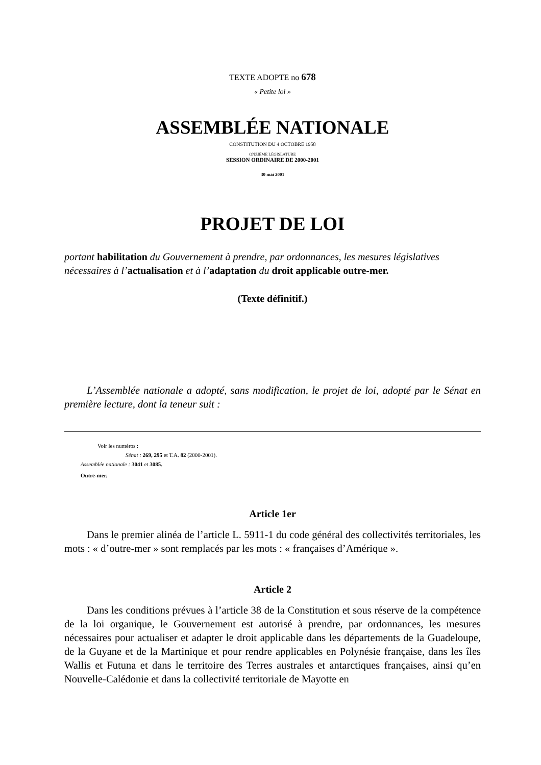TEXTE ADOPTE no 678
« Petite loi »
ASSEMBLÉE NATIONALE
CONSTITUTION DU 4 OCTOBRE 1958
ONZIÈME LÉGISLATURE
SESSION ORDINAIRE DE 2000-2001
30 mai 2001
PROJET DE LOI
portant habilitation du Gouvernement à prendre, par ordonnances, les mesures législatives nécessaires à l’actualisation et à l’adaptation du droit applicable outre-mer.
(Texte définitif.)
L’Assemblée nationale a adopté, sans modification, le projet de loi, adopté par le Sénat en première lecture, dont la teneur suit :
Voir les numéros :
Sénat : 269, 295 et T.A. 82 (2000-2001).
Assemblée nationale : 3041 et 3085.
Outre-mer.
Article 1er
Dans le premier alinéa de l’article L. 5911-1 du code général des collectivités territoriales, les mots : « d’outre-mer » sont remplacés par les mots : « françaises d’Amérique ».
Article 2
Dans les conditions prévues à l’article 38 de la Constitution et sous réserve de la compétence de la loi organique, le Gouvernement est autorisé à prendre, par ordonnances, les mesures nécessaires pour actualiser et adapter le droit applicable dans les départements de la Guadeloupe, de la Guyane et de la Martinique et pour rendre applicables en Polynésie française, dans les îles Wallis et Futuna et dans le territoire des Terres australes et antarctiques françaises, ainsi qu’en Nouvelle-Calédonie et dans la collectivité territoriale de Mayotte en